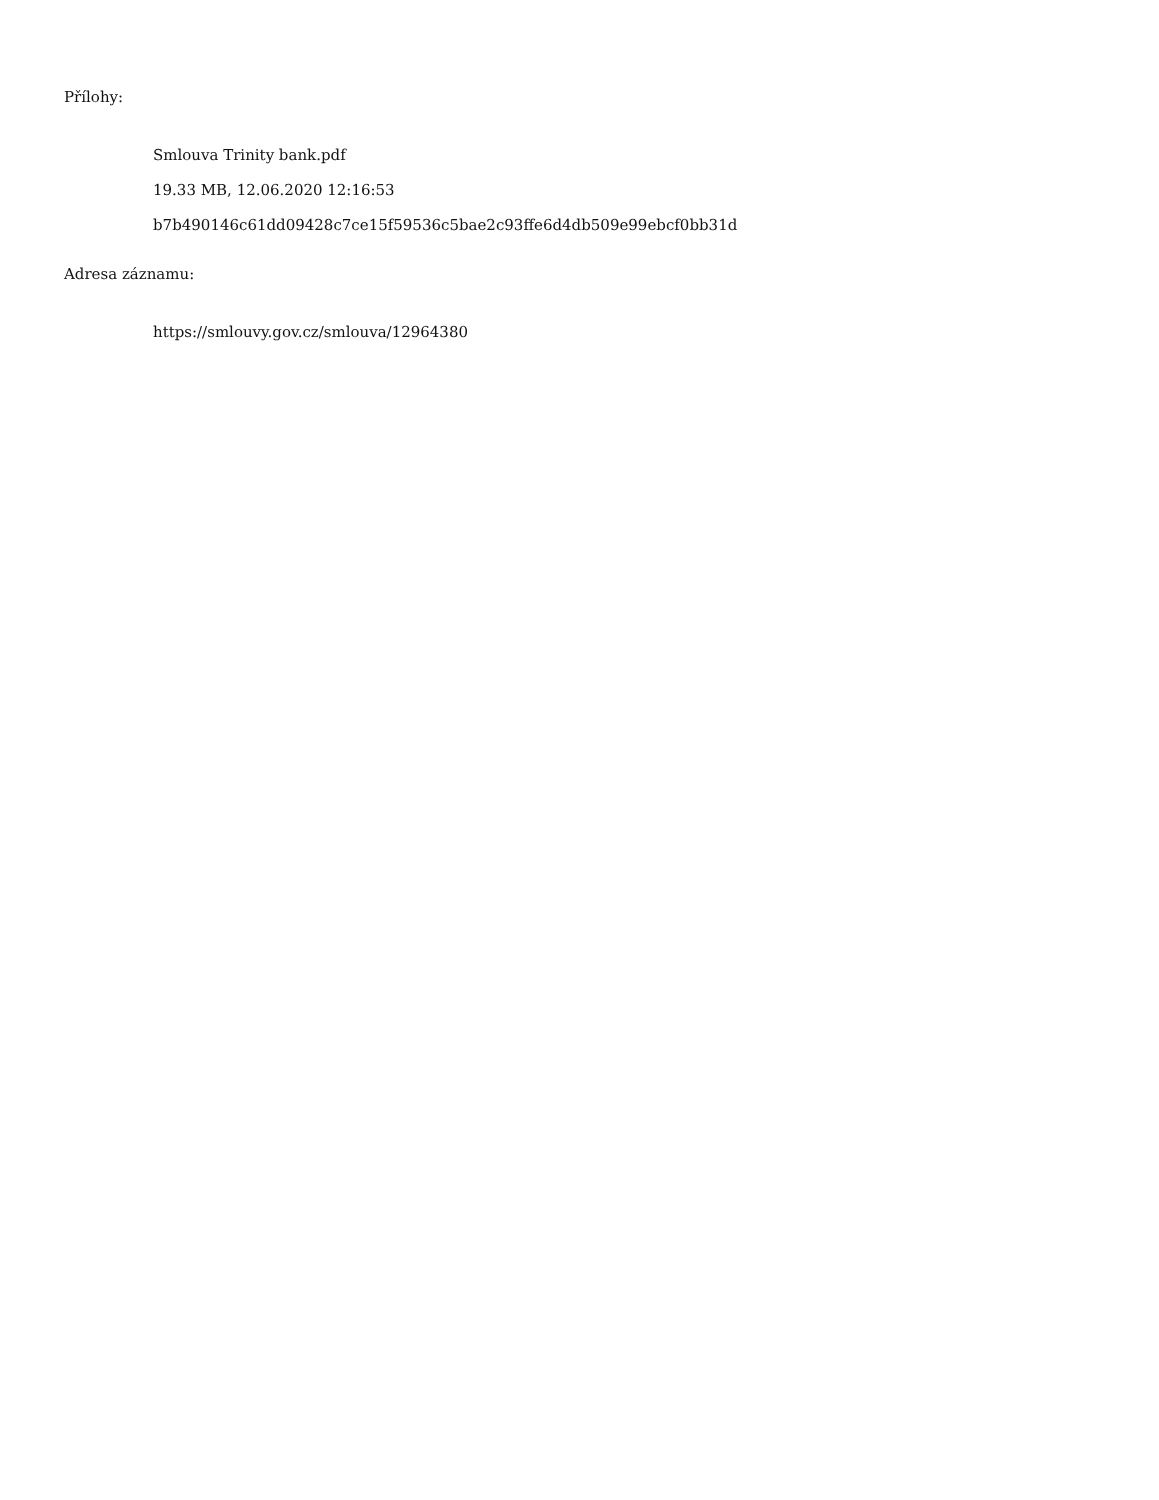Přílohy:
Smlouva Trinity bank.pdf
19.33 MB, 12.06.2020 12:16:53
b7b490146c61dd09428c7ce15f59536c5bae2c93ffe6d4db509e99ebcf0bb31d
Adresa záznamu:
https://smlouvy.gov.cz/smlouva/12964380